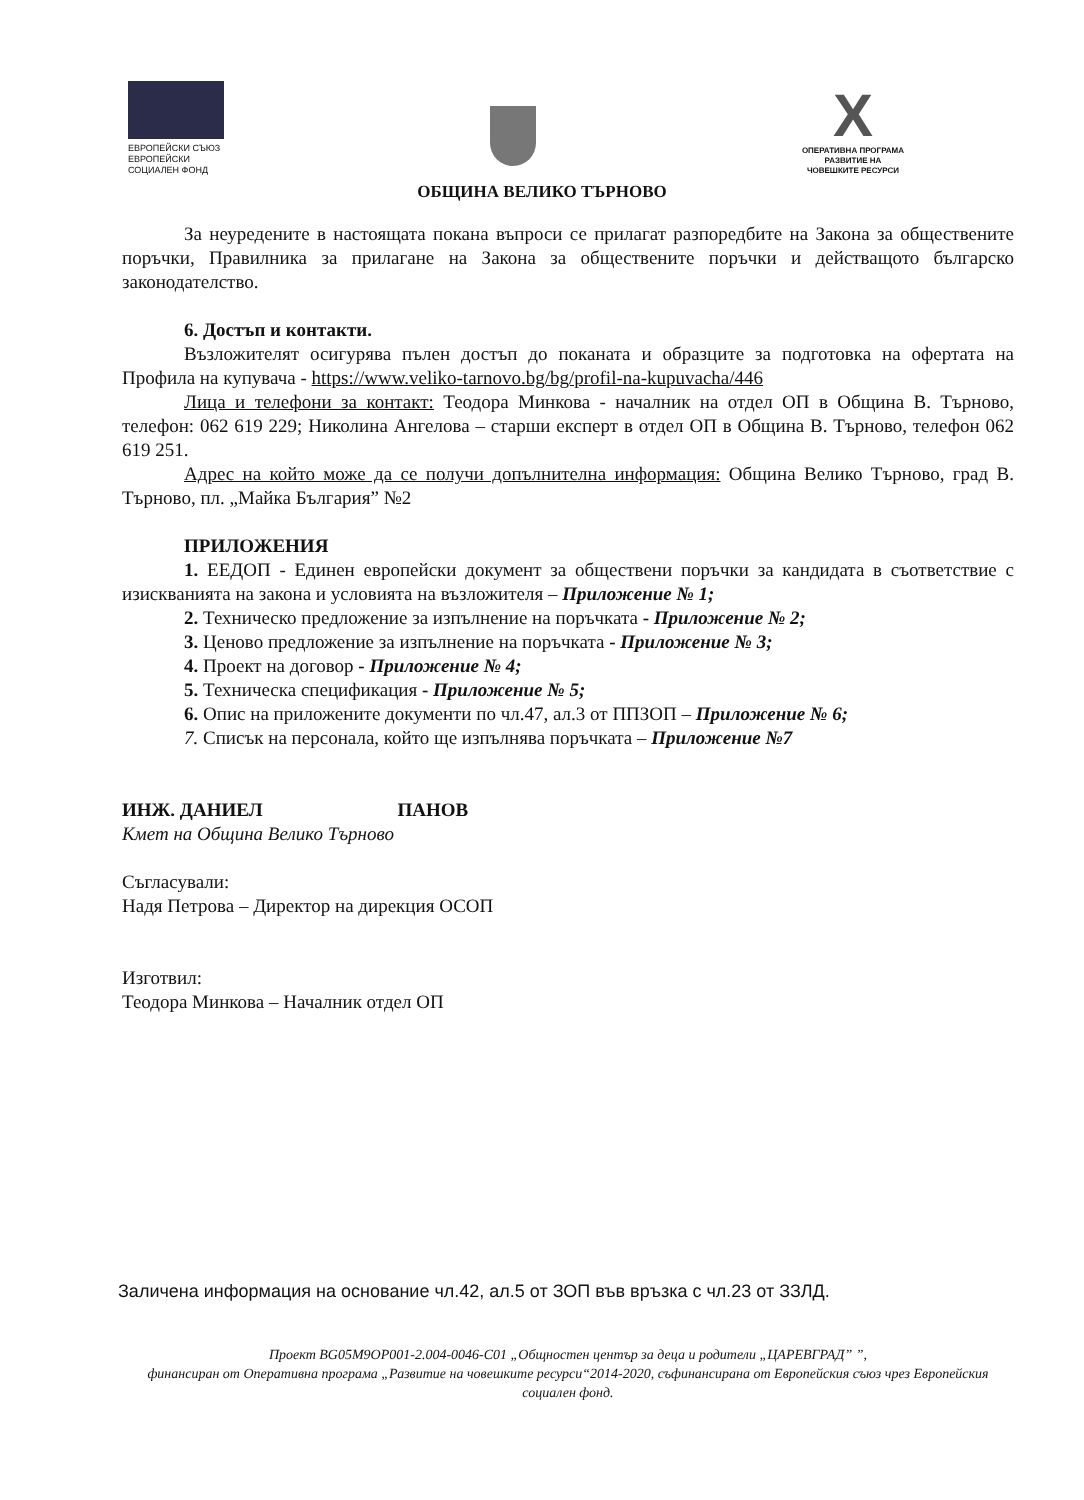ЕВРОПЕЙСКИ СЪЮЗ
ЕВРОПЕЙСКИ
СОЦИАЛЕН ФОНД
X
ОПЕРАТИВНА ПРОГРАМА
РАЗВИТИЕ НА
ЧОВЕШКИТЕ РЕСУРСИ
ОБЩИНА ВЕЛИКО ТЪРНОВО
За неуредените в настоящата покана въпроси се прилагат разпоредбите на Закона за обществените поръчки, Правилника за прилагане на Закона за обществените поръчки и действащото българско законодателство.
6. Достъп и контакти.
Възложителят осигурява пълен достъп до поканата и образците за подготовка на офертата на Профила на купувача - https://www.veliko-tarnovo.bg/bg/profil-na-kupuvacha/446
Лица и телефони за контакт: Теодора Минкова - началник на отдел ОП в Община В. Търново, телефон: 062 619 229; Николина Ангелова – старши експерт в отдел ОП в Община В. Търново, телефон 062 619 251.
Адрес на който може да се получи допълнителна информация: Община Велико Търново, град В. Търново, пл. „Майка България” №2
ПРИЛОЖЕНИЯ
1. ЕЕДОП - Единен европейски документ за обществени поръчки за кандидата в съответствие с изискванията на закона и условията на възложителя – Приложение № 1;
2. Техническо предложение за изпълнение на поръчката - Приложение № 2;
3. Ценово предложение за изпълнение на поръчката - Приложение № 3;
4. Проект на договор - Приложение № 4;
5. Техническа спецификация - Приложение № 5;
6. Опис на приложените документи по чл.47, ал.3 от ППЗОП – Приложение № 6;
7. Списък на персонала, който ще изпълнява поръчката – Приложение №7
ИНЖ. ДАНИЕЛ ПАНОВ
Кмет на Община Велико Търново
Съгласували:
Надя Петрова – Директор на дирекция ОСОП
Изготвил:
Теодора Минкова – Началник отдел ОП
Заличена информация на основание чл.42, ал.5 от ЗОП във връзка с чл.23 от ЗЗЛД.
Проект BG05M9OP001-2.004-0046-C01 „Общностен център за деца и родители „ЦАРЕВГРАД” ”,
финансиран от Оперативна програма „Развитие на човешките ресурси“2014-2020, съфинансирана от Европейския съюз чрез Европейския социален фонд.